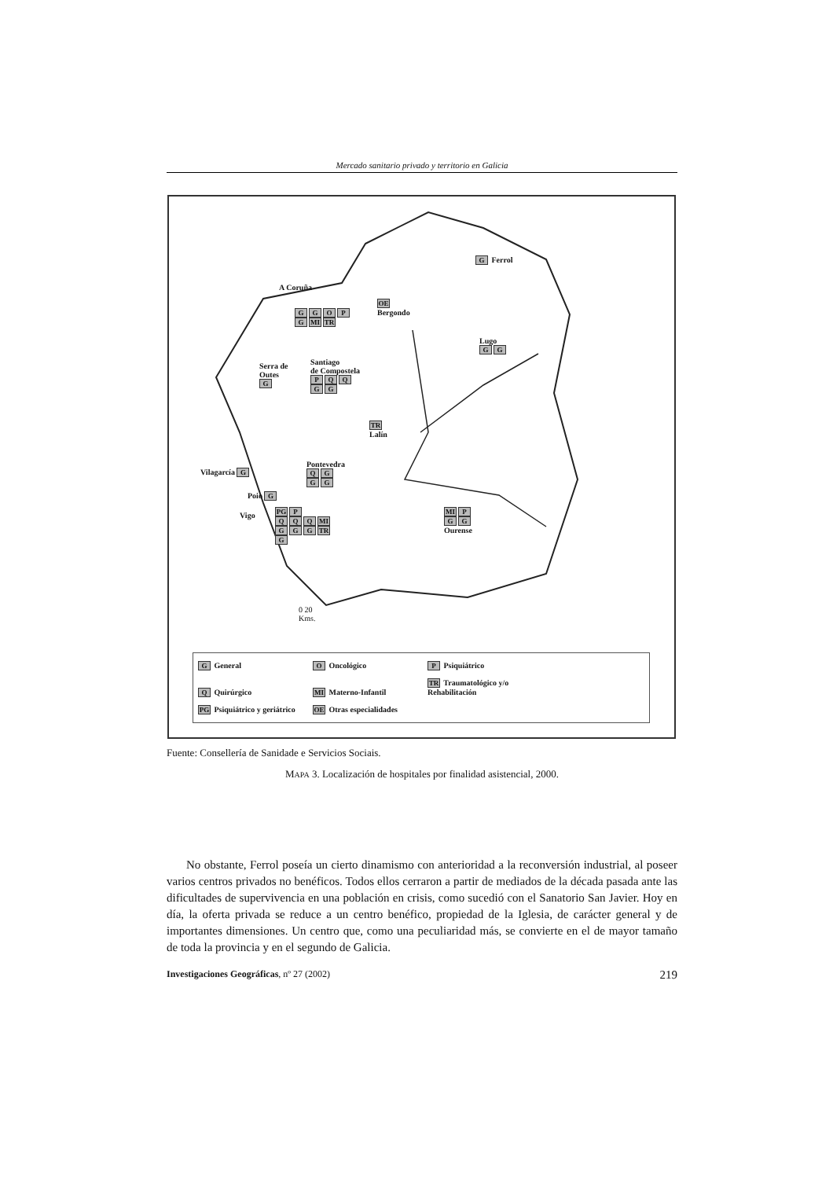Mercado sanitario privado y territorio en Galicia
G Ferrol
A Coruña
GGOP
G MI TR
OE
Bergondo
Lugo
GG
Serra de
Outes
G
Santiago
de Compostela
PQQ
GG
TR
Lalín
Vilagarcía G
Pontevedra
QG
GG
Poio G
MI P
GG
Ourense
Vigo PG P
QQQ MI
GGG TR
G
0 20
Kms.
G General O Oncológico P Psiquiátrico Q Quirúrgico MI Materno-Infantil
TR Traumatológico y/o Rehabilitación
PG Psiquiátrico y geriátrico
OE Otras especialidades
Fuente: Consellería de Sanidade e Servicios Sociais.
MAPA 3. Localización de hospitales por finalidad asistencial, 2000.
No obstante, Ferrol poseía un cierto dinamismo con anterioridad a la reconversión industrial, al poseer varios centros privados no benéficos. Todos ellos cerraron a partir de mediados de la década pasada ante las dificultades de supervivencia en una población en crisis, como sucedió con el Sanatorio San Javier. Hoy en día, la oferta privada se reduce a un centro benéfico, propiedad de la Iglesia, de carácter general y de importantes dimensiones. Un centro que, como una peculiaridad más, se convierte en el de mayor tamaño de toda la provincia y en el segundo de Galicia.
Investigaciones Geográficas, nº 27 (2002) 219